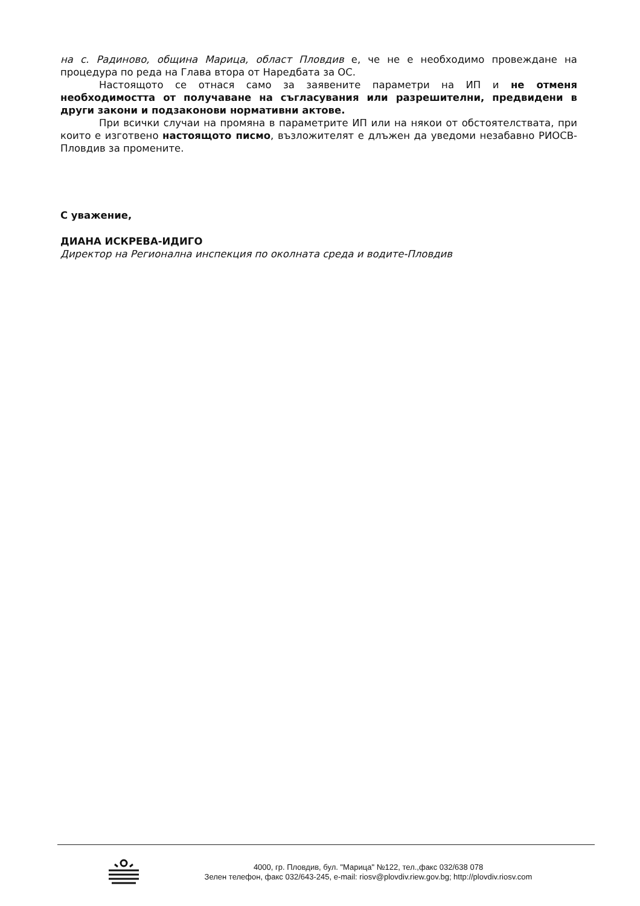на с. Радиново, община Марица, област Пловдив е, че не е необходимо провеждане на процедура по реда на Глава втора от Наредбата за ОС.
Настоящото се отнася само за заявените параметри на ИП и не отменя необходимостта от получаване на съгласувания или разрешителни, предвидени в други закони и подзаконови нормативни актове.
При всички случаи на промяна в параметрите ИП или на някои от обстоятелствата, при които е изготвено настоящото писмо, възложителят е длъжен да уведоми незабавно РИОСВ-Пловдив за промените.
С уважение,
ДИАНА ИСКРЕВА-ИДИГО
Директор на Регионална инспекция по околната среда и водите-Пловдив
4000, гр. Пловдив, бул. "Марица" №122, тел.,факс 032/638 078
Зелен телефон, факс 032/643-245, e-mail: riosv@plovdiv.riew.gov.bg; http://plovdiv.riosv.com